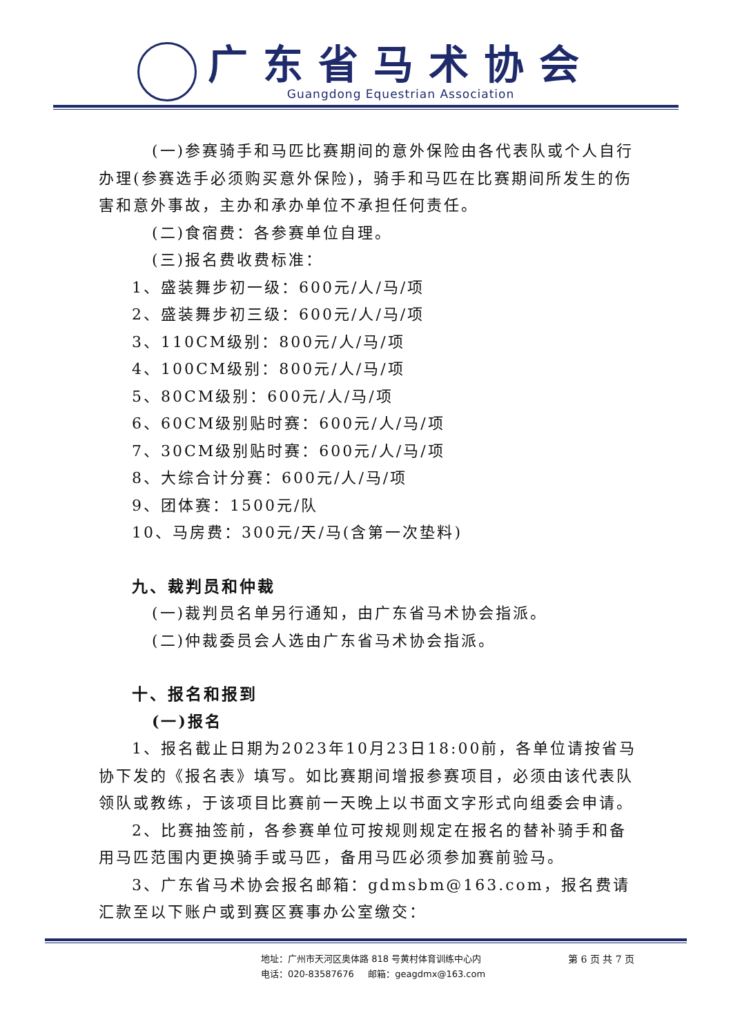广东省马术协会
Guangdong Equestrian Association
(一)参赛骑手和马匹比赛期间的意外保险由各代表队或个人自行办理(参赛选手必须购买意外保险)，骑手和马匹在比赛期间所发生的伤害和意外事故，主办和承办单位不承担任何责任。
(二)食宿费：各参赛单位自理。
(三)报名费收费标准：
1、盛装舞步初一级：600元/人/马/项
2、盛装舞步初三级：600元/人/马/项
3、110CM级别：800元/人/马/项
4、100CM级别：800元/人/马/项
5、80CM级别：600元/人/马/项
6、60CM级别贴时赛：600元/人/马/项
7、30CM级别贴时赛：600元/人/马/项
8、大综合计分赛：600元/人/马/项
9、团体赛：1500元/队
10、马房费：300元/天/马(含第一次垫料)
九、裁判员和仲裁
(一)裁判员名单另行通知，由广东省马术协会指派。
(二)仲裁委员会人选由广东省马术协会指派。
十、报名和报到
(一)报名
1、报名截止日期为2023年10月23日18:00前，各单位请按省马协下发的《报名表》填写。如比赛期间增报参赛项目，必须由该代表队领队或教练，于该项目比赛前一天晚上以书面文字形式向组委会申请。
2、比赛抽签前，各参赛单位可按规则规定在报名的替补骑手和备用马匹范围内更换骑手或马匹，备用马匹必须参加赛前验马。
3、广东省马术协会报名邮箱：gdmsbm@163.com，报名费请汇款至以下账户或到赛区赛事办公室缴交：
地址：广州市天河区奥体路 818 号黄村体育训练中心内
电话：020-83587676 邮箱：geagdmx@163.com
第 6 页 共 7 页